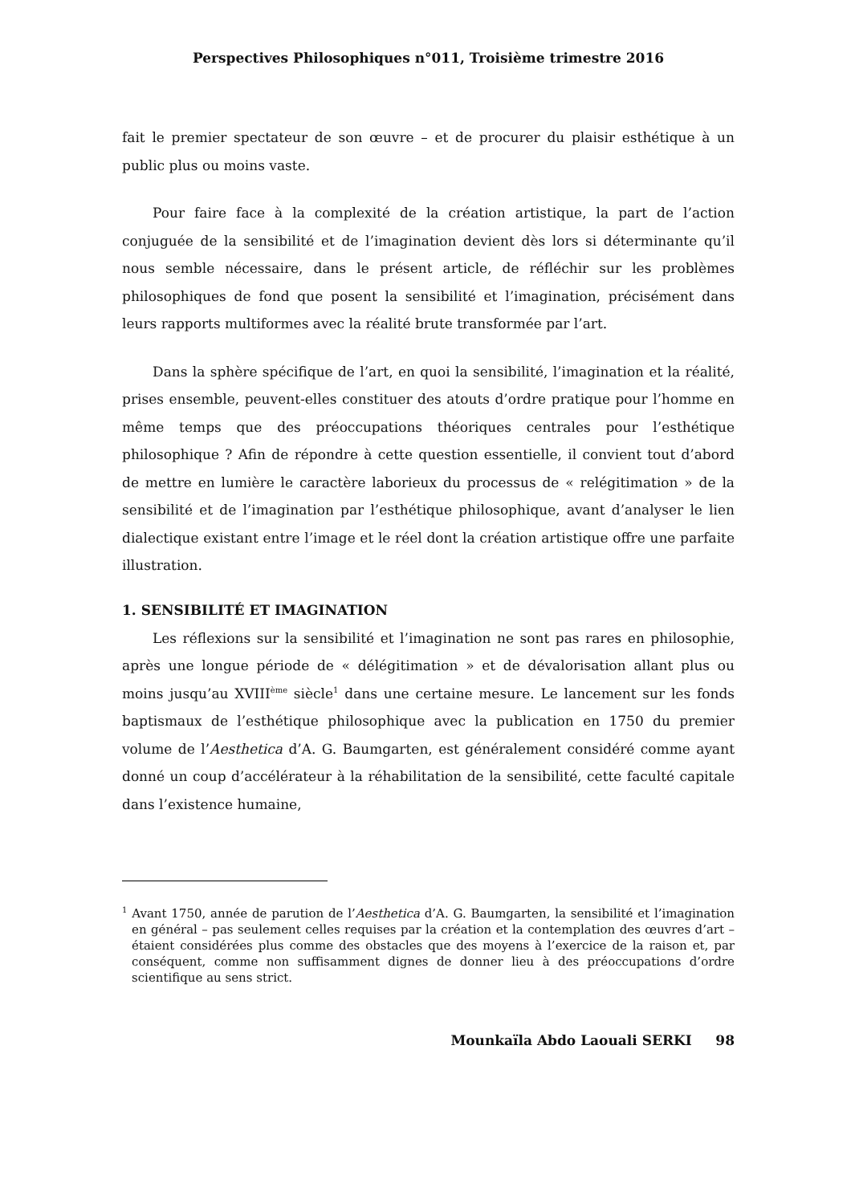Perspectives Philosophiques n°011, Troisième trimestre 2016
fait le premier spectateur de son œuvre – et de procurer du plaisir esthétique à un public plus ou moins vaste.
Pour faire face à la complexité de la création artistique, la part de l’action conjuguée de la sensibilité et de l’imagination devient dès lors si déterminante qu’il nous semble nécessaire, dans le présent article, de réfléchir sur les problèmes philosophiques de fond que posent la sensibilité et l’imagination, précisément dans leurs rapports multiformes avec la réalité brute transformée par l’art.
Dans la sphère spécifique de l’art, en quoi la sensibilité, l’imagination et la réalité, prises ensemble, peuvent-elles constituer des atouts d’ordre pratique pour l’homme en même temps que des préoccupations théoriques centrales pour l’esthétique philosophique ? Afin de répondre à cette question essentielle, il convient tout d’abord de mettre en lumière le caractère laborieux du processus de « relégitimation » de la sensibilité et de l’imagination par l’esthétique philosophique, avant d’analyser le lien dialectique existant entre l’image et le réel dont la création artistique offre une parfaite illustration.
1. SENSIBILITÉ ET IMAGINATION
Les réflexions sur la sensibilité et l’imagination ne sont pas rares en philosophie, après une longue période de « délégitimation » et de dévalorisation allant plus ou moins jusqu’au XVIII<sup>ème</sup> siècle<sup>1</sup> dans une certaine mesure. Le lancement sur les fonds baptismaux de l’esthétique philosophique avec la publication en 1750 du premier volume de l’Aesthetica d’A. G. Baumgarten, est généralement considéré comme ayant donné un coup d’accélérateur à la réhabilitation de la sensibilité, cette faculté capitale dans l’existence humaine,
<sup>1</sup> Avant 1750, année de parution de l’Aesthetica d’A. G. Baumgarten, la sensibilité et l’imagination en général – pas seulement celles requises par la création et la contemplation des œuvres d’art – étaient considérées plus comme des obstacles que des moyens à l’exercice de la raison et, par conséquent, comme non suffisamment dignes de donner lieu à des préoccupations d’ordre scientifique au sens strict.
Mounkaïla Abdo Laouali SERKI 98